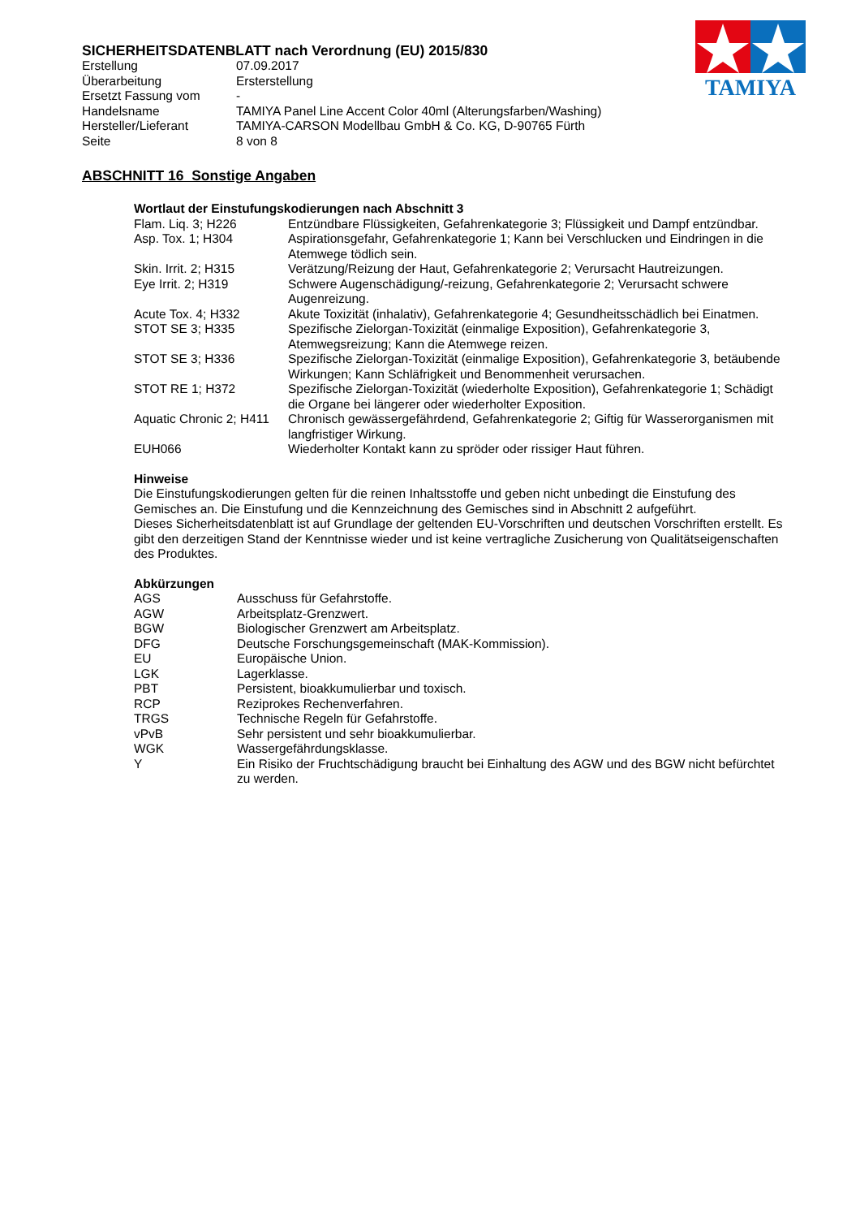SICHERHEITSDATENBLATT nach Verordnung (EU) 2015/830
| Erstellung | 07.09.2017 |
| Überarbeitung | Ersterstellung |
| Ersetzt Fassung vom | - |
| Handelsname | TAMIYA Panel Line Accent Color 40ml (Alterungsfarben/Washing) |
| Hersteller/Lieferant | TAMIYA-CARSON Modellbau GmbH & Co. KG, D-90765 Fürth |
| Seite | 8 von 8 |
TAMIYA
ABSCHNITT 16 Sonstige Angaben
Wortlaut der Einstufungskodierungen nach Abschnitt 3
| Flam. Liq. 3; H226 | Entzündbare Flüssigkeiten, Gefahrenkategorie 3; Flüssigkeit und Dampf entzündbar. |
| Asp. Tox. 1; H304 | Aspirationsgefahr, Gefahrenkategorie 1; Kann bei Verschlucken und Eindringen in die Atemwege tödlich sein. |
| Skin. Irrit. 2; H315 | Verätzung/Reizung der Haut, Gefahrenkategorie 2; Verursacht Hautreizungen. |
| Eye Irrit. 2; H319 | Schwere Augenschädigung/-reizung, Gefahrenkategorie 2; Verursacht schwere Augenreizung. |
| Acute Tox. 4; H332 | Akute Toxizität (inhalativ), Gefahrenkategorie 4; Gesundheitsschädlich bei Einatmen. |
| STOT SE 3; H335 | Spezifische Zielorgan-Toxizität (einmalige Exposition), Gefahrenkategorie 3, Atemwegsreizung; Kann die Atemwege reizen. |
| STOT SE 3; H336 | Spezifische Zielorgan-Toxizität (einmalige Exposition), Gefahrenkategorie 3, betäubende Wirkungen; Kann Schläfrigkeit und Benommenheit verursachen. |
| STOT RE 1; H372 | Spezifische Zielorgan-Toxizität (wiederholte Exposition), Gefahrenkategorie 1; Schädigt die Organe bei längerer oder wiederholter Exposition. |
| Aquatic Chronic 2; H411 | Chronisch gewässergefährdend, Gefahrenkategorie 2; Giftig für Wasserorganismen mit langfristiger Wirkung. |
| EUH066 | Wiederholter Kontakt kann zu spröder oder rissiger Haut führen. |
Hinweise
Die Einstufungskodierungen gelten für die reinen Inhaltsstoffe und geben nicht unbedingt die Einstufung des Gemisches an. Die Einstufung und die Kennzeichnung des Gemisches sind in Abschnitt 2 aufgeführt.
Dieses Sicherheitsdatenblatt ist auf Grundlage der geltenden EU-Vorschriften und deutschen Vorschriften erstellt. Es gibt den derzeitigen Stand der Kenntnisse wieder und ist keine vertragliche Zusicherung von Qualitätseigenschaften des Produktes.
Abkürzungen
| AGS | Ausschuss für Gefahrstoffe. |
| AGW | Arbeitsplatz-Grenzwert. |
| BGW | Biologischer Grenzwert am Arbeitsplatz. |
| DFG | Deutsche Forschungsgemeinschaft (MAK-Kommission). |
| EU | Europäische Union. |
| LGK | Lagerklasse. |
| PBT | Persistent, bioakkumulierbar und toxisch. |
| RCP | Reziprokes Rechenverfahren. |
| TRGS | Technische Regeln für Gefahrstoffe. |
| vPvB | Sehr persistent und sehr bioakkumulierbar. |
| WGK | Wassergefährdungsklasse. |
| Y | Ein Risiko der Fruchtschädigung braucht bei Einhaltung des AGW und des BGW nicht befürchtet zu werden. |